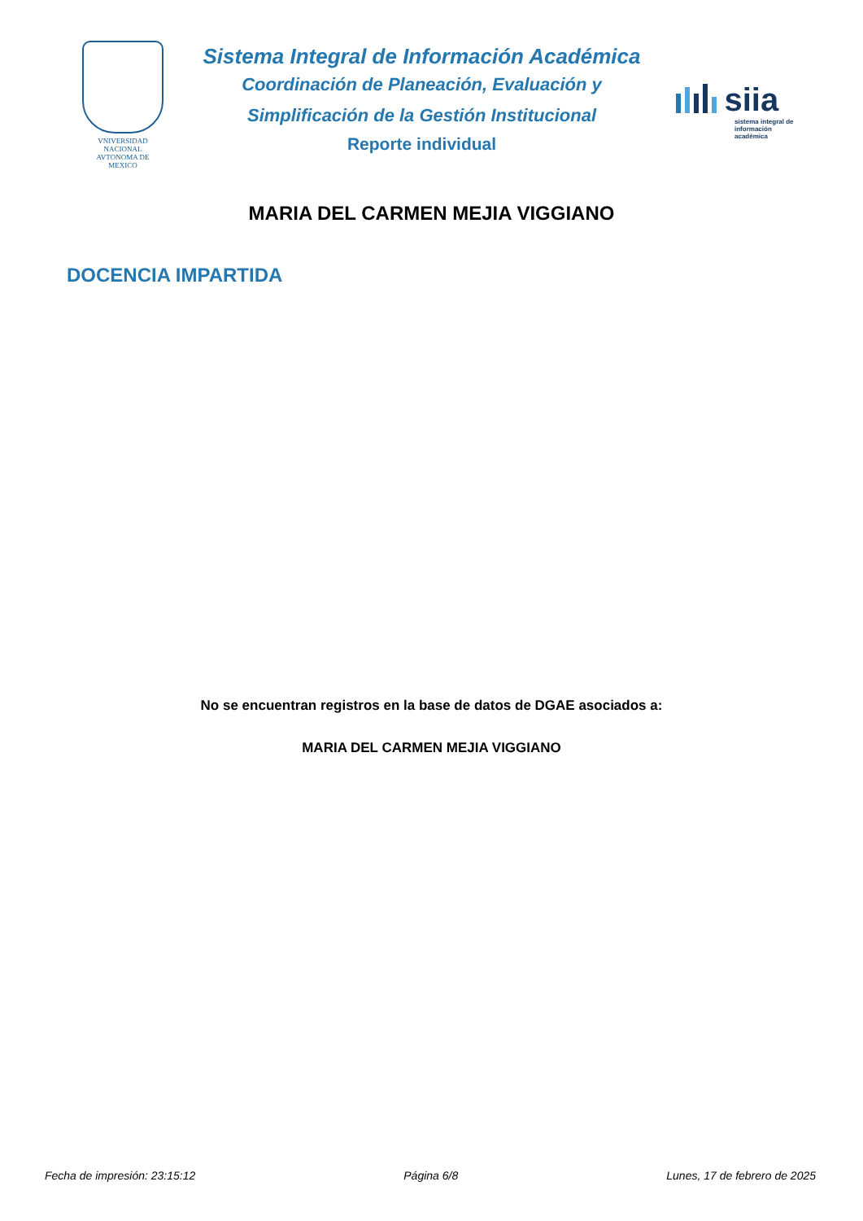VNIVERSIDAD NACIONAL
AVTONOMA DE
MEXICO
Sistema Integral de Información Académica
Coordinación de Planeación, Evaluación y
Simplificación de la Gestión Institucional
Reporte individual
siia
sistema integral de
información académica
MARIA DEL CARMEN MEJIA VIGGIANO
DOCENCIA IMPARTIDA
No se encuentran registros en la base de datos de DGAE asociados a:
MARIA DEL CARMEN MEJIA VIGGIANO
Fecha de impresión: 23:15:12 Página 6/8 Lunes, 17 de febrero de 2025